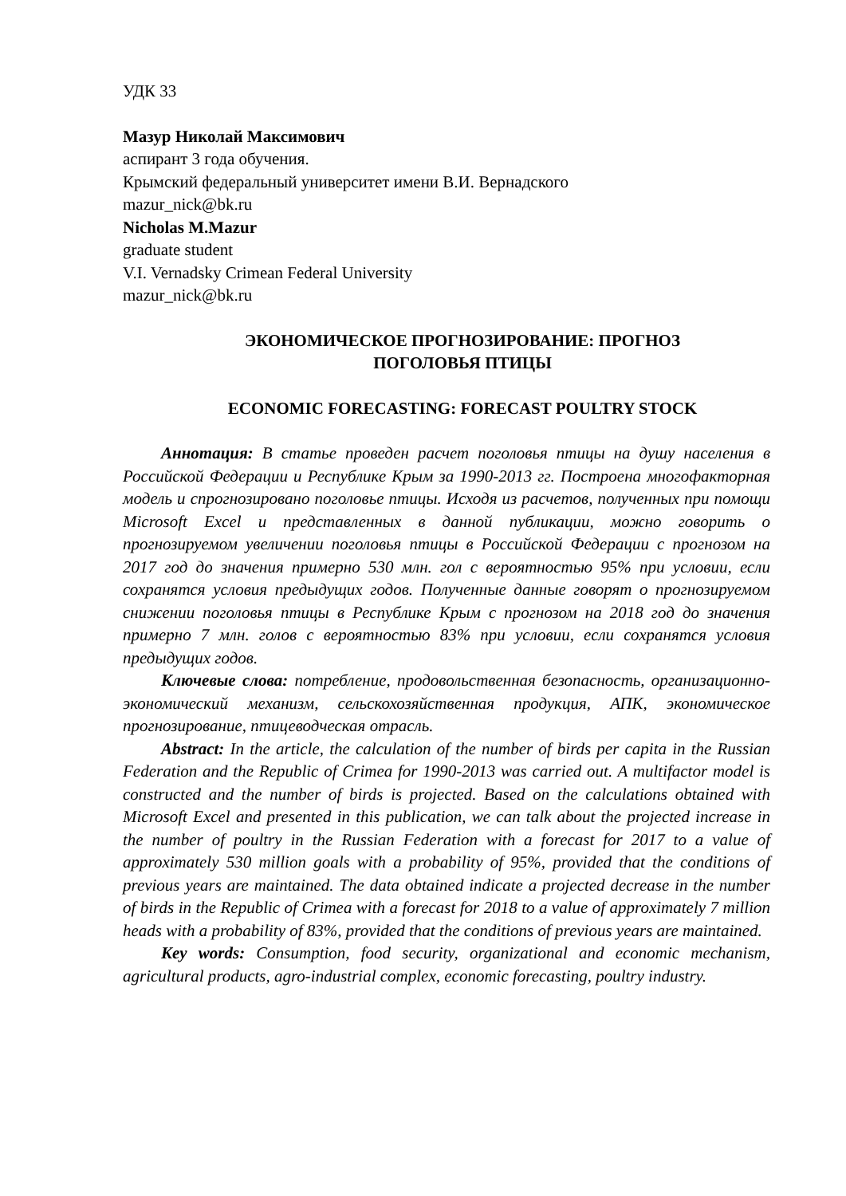УДК 33
Мазур Николай Максимович
аспирант 3 года обучения.
Крымский федеральный университет имени В.И. Вернадского
mazur_nick@bk.ru
Nicholas M.Mazur
graduate student
V.I. Vernadsky Crimean Federal University
mazur_nick@bk.ru
ЭКОНОМИЧЕСКОЕ ПРОГНОЗИРОВАНИЕ: ПРОГНОЗ
ПОГОЛОВЬЯ ПТИЦЫ
ECONOMIC FORECASTING: FORECAST POULTRY STOCK
Аннотация: В статье проведен расчет поголовья птицы на душу населения в Российской Федерации и Республике Крым за 1990-2013 гг. Построена многофакторная модель и спрогнозировано поголовье птицы. Исходя из расчетов, полученных при помощи Microsoft Excel и представленных в данной публикации, можно говорить о прогнозируемом увеличении поголовья птицы в Российской Федерации с прогнозом на 2017 год до значения примерно 530 млн. гол с вероятностью 95% при условии, если сохранятся условия предыдущих годов. Полученные данные говорят о прогнозируемом снижении поголовья птицы в Республике Крым с прогнозом на 2018 год до значения примерно 7 млн. голов с вероятностью 83% при условии, если сохранятся условия предыдущих годов.
Ключевые слова: потребление, продовольственная безопасность, организационно-экономический механизм, сельскохозяйственная продукция, АПК, экономическое прогнозирование, птицеводческая отрасль.
Abstract: In the article, the calculation of the number of birds per capita in the Russian Federation and the Republic of Crimea for 1990-2013 was carried out. A multifactor model is constructed and the number of birds is projected. Based on the calculations obtained with Microsoft Excel and presented in this publication, we can talk about the projected increase in the number of poultry in the Russian Federation with a forecast for 2017 to a value of approximately 530 million goals with a probability of 95%, provided that the conditions of previous years are maintained. The data obtained indicate a projected decrease in the number of birds in the Republic of Crimea with a forecast for 2018 to a value of approximately 7 million heads with a probability of 83%, provided that the conditions of previous years are maintained.
Key words: Consumption, food security, organizational and economic mechanism, agricultural products, agro-industrial complex, economic forecasting, poultry industry.